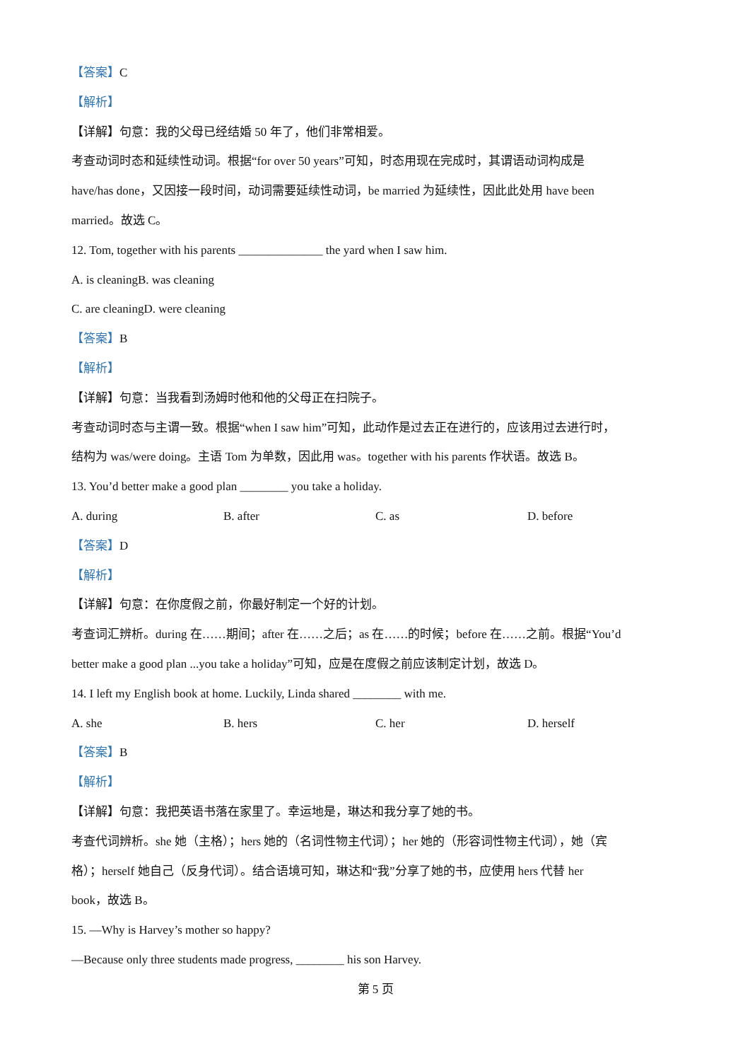【答案】C
【解析】
【详解】句意：我的父母已经结婚 50 年了，他们非常相爱。
考查动词时态和延续性动词。根据“for over 50 years”可知，时态用现在完成时，其谓语动词构成是
have/has done，又因接一段时间，动词需要延续性动词，be married 为延续性，因此此处用 have been
married。故选 C。
12. Tom, together with his parents ______________ the yard when I saw him.
A. is cleaning B. was cleaning
C. are cleaning D. were cleaning
【答案】B
【解析】
【详解】句意：当我看到汤姆时他和他的父母正在扫院子。
考查动词时态与主谓一致。根据“when I saw him”可知，此动作是过去正在进行的，应该用过去进行时，
结构为 was/were doing。主语 Tom 为单数，因此用 was。together with his parents 作状语。故选 B。
13. You’d better make a good plan ________ you take a holiday.
A. during B. after C. as D. before
【答案】D
【解析】
【详解】句意：在你度假之前，你最好制定一个好的计划。
考查词汇辨析。during 在……期间；after 在……之后；as 在……的时候；before 在……之前。根据“You’d
better make a good plan ...you take a holiday”可知，应是在度假之前应该制定计划，故选 D。
14. I left my English book at home. Luckily, Linda shared ________ with me.
A. she B. hers C. her D. herself
【答案】B
【解析】
【详解】句意：我把英语书落在家里了。幸运地是，琳达和我分享了她的书。
考查代词辨析。she 她（主格）；hers 她的（名词性物主代词）；her 她的（形容词性物主代词），她（宾
格）；herself 她自己（反身代词）。结合语境可知，琳达和“我”分享了她的书，应使用 hers 代替 her
book，故选 B。
15. —Why is Harvey’s mother so happy?
—Because only three students made progress, ________ his son Harvey.
第 5 页